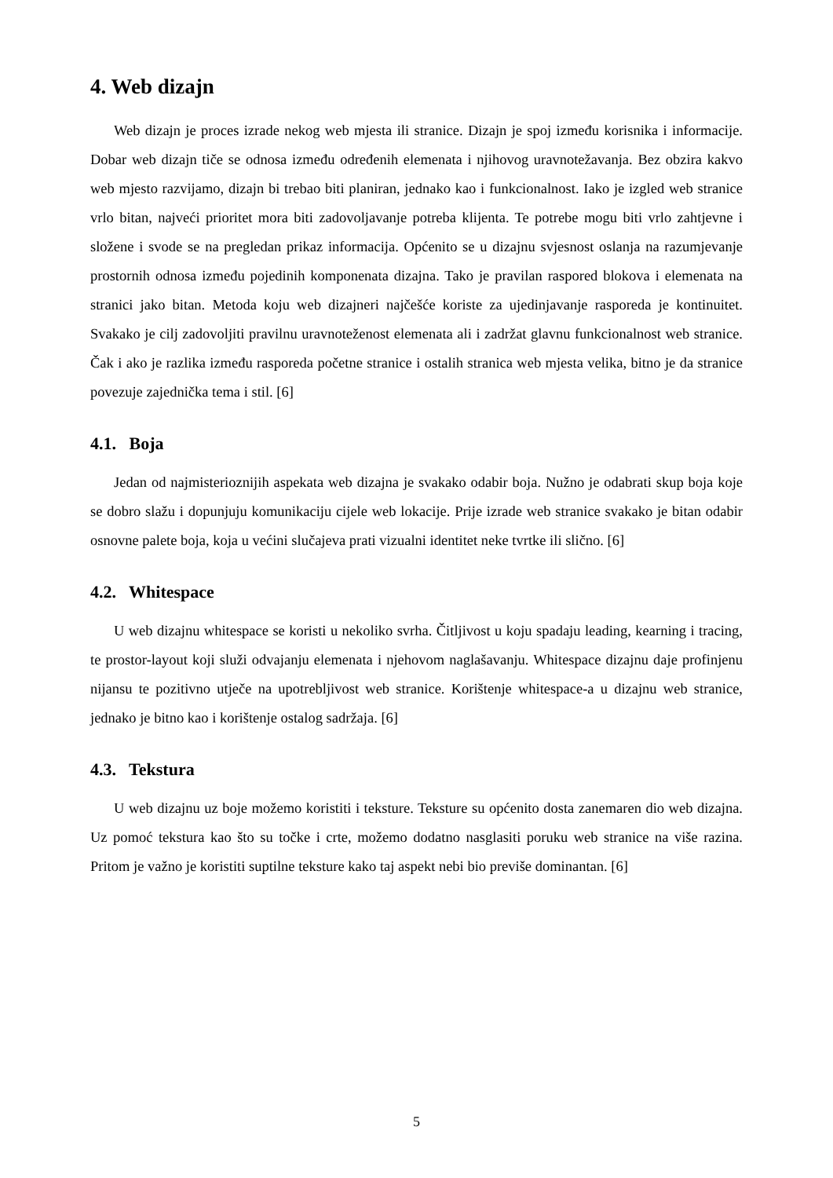4. Web dizajn
Web dizajn je proces izrade nekog web mjesta ili stranice. Dizajn je spoj između korisnika i informacije. Dobar web dizajn tiče se odnosa između određenih elemenata i njihovog uravnotežavanja. Bez obzira kakvo web mjesto razvijamo, dizajn bi trebao biti planiran, jednako kao i funkcionalnost. Iako je izgled web stranice vrlo bitan, najveći prioritet mora biti zadovoljavanje potreba klijenta. Te potrebe mogu biti vrlo zahtjevne i složene i svode se na pregledan prikaz informacija. Općenito se u dizajnu svjesnost oslanja na razumjevanje prostornih odnosa između pojedinih komponenata dizajna. Tako je pravilan raspored blokova i elemenata na stranici jako bitan. Metoda koju web dizajneri najčešće koriste za ujedinjavanje rasporeda je kontinuitet. Svakako je cilj zadovoljiti pravilnu uravnoteženost elemenata ali i zadržat glavnu funkcionalnost web stranice. Čak i ako je razlika između rasporeda početne stranice i ostalih stranica web mjesta velika, bitno je da stranice povezuje zajednička tema i stil. [6]
4.1. Boja
Jedan od najmisterioznijih aspekata web dizajna je svakako odabir boja. Nužno je odabrati skup boja koje se dobro slažu i dopunjuju komunikaciju cijele web lokacije. Prije izrade web stranice svakako je bitan odabir osnovne palete boja, koja u većini slučajeva prati vizualni identitet neke tvrtke ili slično. [6]
4.2. Whitespace
U web dizajnu whitespace se koristi u nekoliko svrha. Čitljivost u koju spadaju leading, kearning i tracing, te prostor-layout koji služi odvajanju elemenata i njehovom naglašavanju. Whitespace dizajnu daje profinjenu nijansu te pozitivno utječe na upotrebljivost web stranice. Korištenje whitespace-a u dizajnu web stranice, jednako je bitno kao i korištenje ostalog sadržaja. [6]
4.3. Tekstura
U web dizajnu uz boje možemo koristiti i teksture. Teksture su općenito dosta zanemaren dio web dizajna. Uz pomoć tekstura kao što su točke i crte, možemo dodatno nasglasiti poruku web stranice na više razina. Pritom je važno je koristiti suptilne teksture kako taj aspekt nebi bio previše dominantan. [6]
5